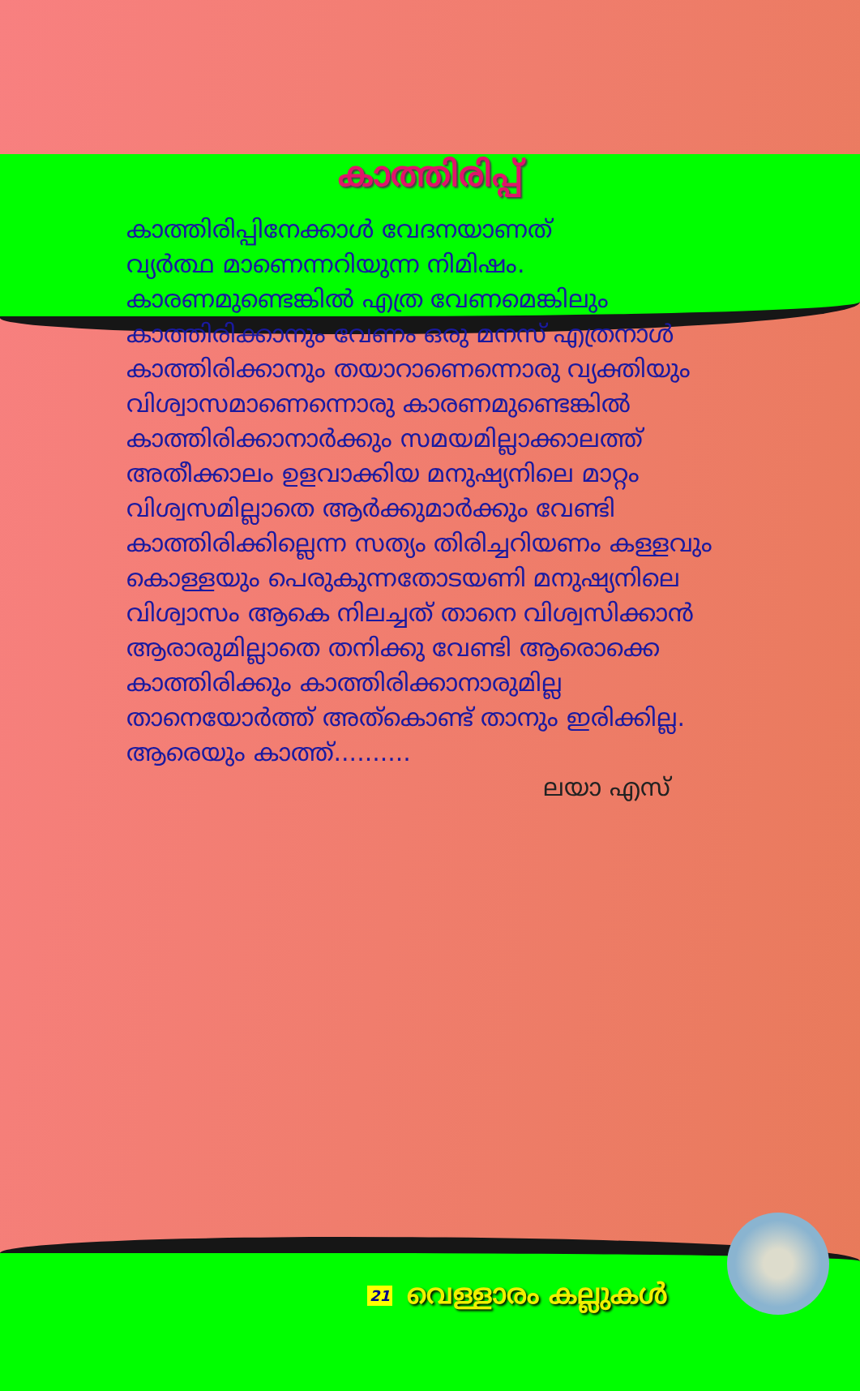കാത്തിരിപ്പ്
കാത്തിരിപ്പിനേക്കാൾ വേദനയാണത്
വ്യർത്ഥ മാണെന്നറിയുന്ന നിമിഷം.
കാരണമുണ്ടെങ്കിൽ എത്ര വേണമെങ്കിലും
കാത്തിരിക്കാനും വേണം ഒരു മനസ് എത്രനാൾ
കാത്തിരിക്കാനും തയാറാണെന്നൊരു വ്യക്തിയും
വിശ്വാസമാണെന്നൊരു കാരണമുണ്ടെങ്കിൽ
കാത്തിരിക്കാനാർക്കും സമയമില്ലാക്കാലത്ത്
അതീക്കാലം ഉളവാക്കിയ മനുഷ്യനിലെ മാറ്റം
വിശ്വസമില്ലാതെ ആർക്കുമാർക്കും വേണ്ടി
കാത്തിരിക്കില്ലെന്ന സത്യം തിരിച്ചറിയണം കള്ളവും
കൊള്ളയും പെരുകുന്നതോടയണി മനുഷ്യനിലെ
വിശ്വാസം ആകെ നിലച്ചത് താനെ വിശ്വസിക്കാൻ
ആരാരുമില്ലാതെ തനിക്കു വേണ്ടി ആരൊക്കെ
കാത്തിരിക്കും കാത്തിരിക്കാനാരുമില്ല
താനെയോർത്ത് അത്കൊണ്ട് താനും ഇരിക്കില്ല.
ആരെയും കാത്ത്..........
ലയാ എസ്
21 വെള്ളാരം കല്ലുകൾ